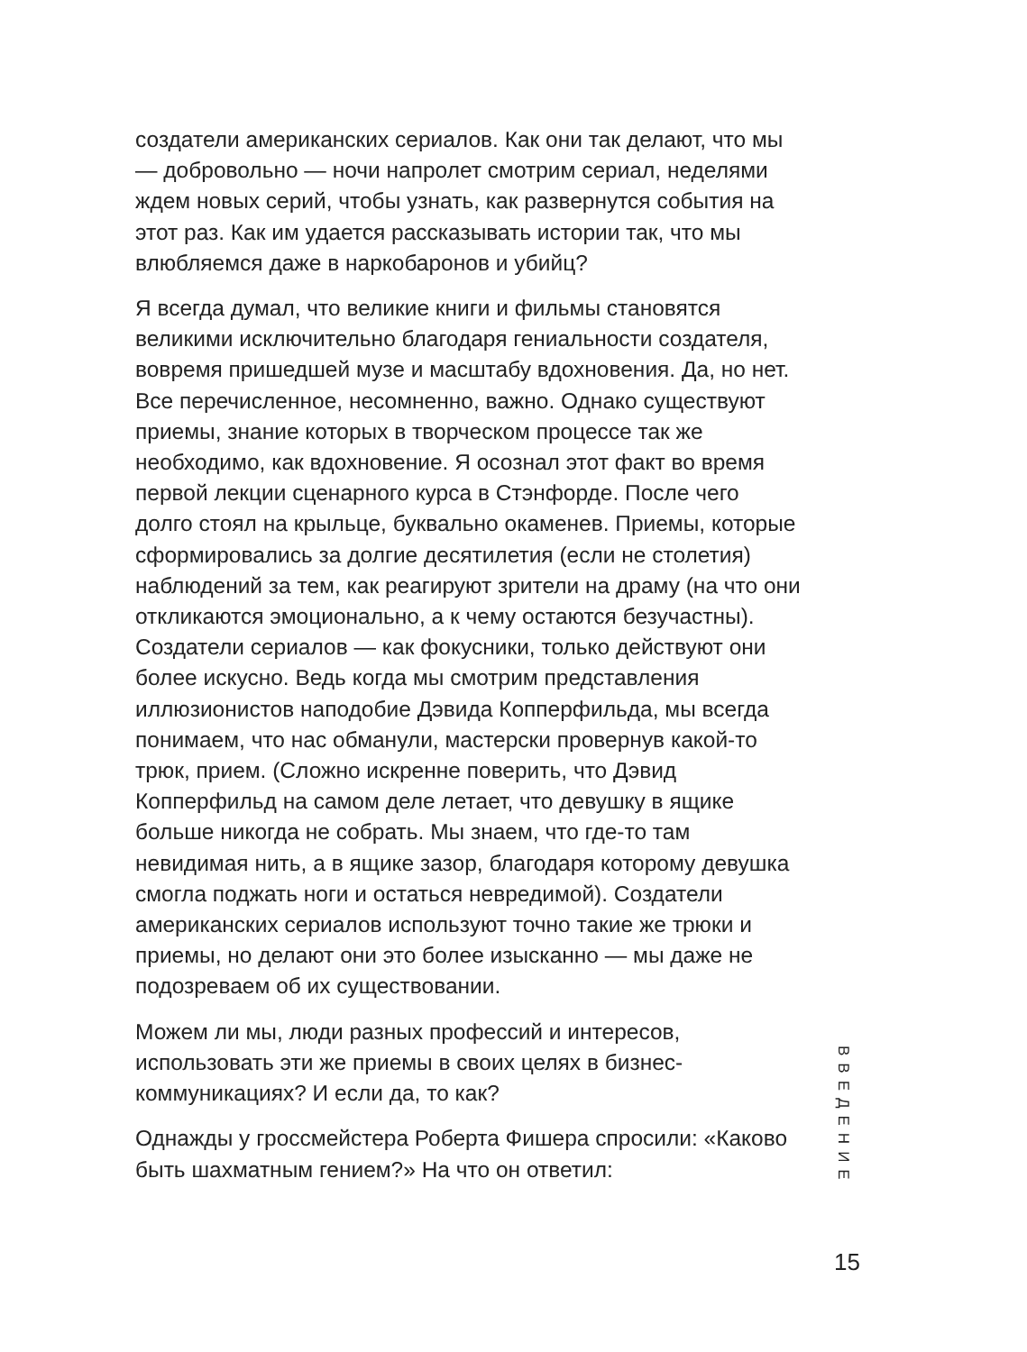создатели американских сериалов. Как они так делают, что мы — добровольно — ночи напролет смотрим сериал, неделями ждем новых серий, чтобы узнать, как развернутся события на этот раз. Как им удается рассказывать истории так, что мы влюбляемся даже в наркобаронов и убийц?
Я всегда думал, что великие книги и фильмы становятся великими исключительно благодаря гениальности создателя, вовремя пришедшей музе и масштабу вдохновения. Да, но нет. Все перечисленное, несомненно, важно. Однако существуют приемы, знание которых в творческом процессе так же необходимо, как вдохновение. Я осознал этот факт во время первой лекции сценарного курса в Стэнфорде. После чего долго стоял на крыльце, буквально окаменев. Приемы, которые сформировались за долгие десятилетия (если не столетия) наблюдений за тем, как реагируют зрители на драму (на что они откликаются эмоционально, а к чему остаются безучастны). Создатели сериалов — как фокусники, только действуют они более искусно. Ведь когда мы смотрим представления иллюзионистов наподобие Дэвида Копперфильда, мы всегда понимаем, что нас обманули, мастерски провернув какой-то трюк, прием. (Сложно искренне поверить, что Дэвид Копперфильд на самом деле летает, что девушку в ящике больше никогда не собрать. Мы знаем, что где-то там невидимая нить, а в ящике зазор, благодаря которому девушка смогла поджать ноги и остаться невредимой). Создатели американских сериалов используют точно такие же трюки и приемы, но делают они это более изысканно — мы даже не подозреваем об их существовании.
Можем ли мы, люди разных профессий и интересов, использовать эти же приемы в своих целях в бизнес-коммуникациях? И если да, то как?
Однажды у гроссмейстера Роберта Фишера спросили: «Каково быть шахматным гением?» На что он ответил:
ВВЕДЕНИЕ
15